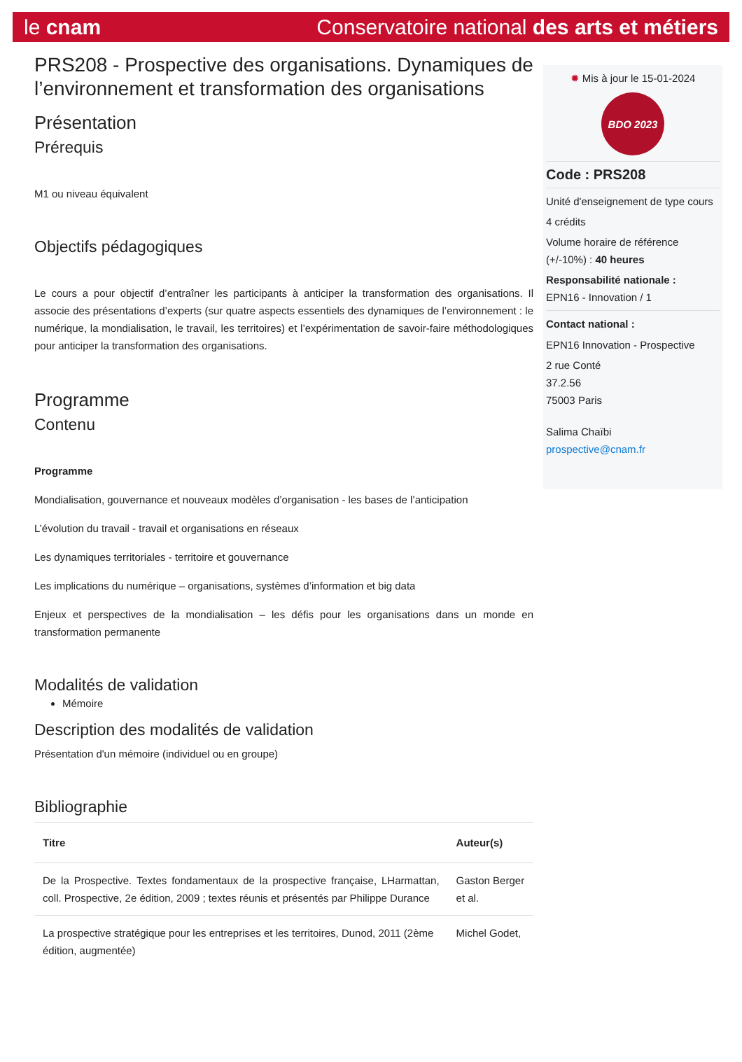le cnam Conservatoire national des arts et métiers
PRS208 - Prospective des organisations. Dynamiques de l’environnement et transformation des organisations
Présentation
Prérequis
M1 ou niveau équivalent
Objectifs pédagogiques
Le cours a pour objectif d’entraîner les participants à anticiper la transformation des organisations. Il associe des présentations d’experts (sur quatre aspects essentiels des dynamiques de l’environnement : le numérique, la mondialisation, le travail, les territoires) et l’expérimentation de savoir-faire méthodologiques pour anticiper la transformation des organisations.
Programme
Contenu
Programme
Mondialisation, gouvernance et nouveaux modèles d’organisation - les bases de l’anticipation
L’évolution du travail - travail et organisations en réseaux
Les dynamiques territoriales - territoire et gouvernance
Les implications du numérique – organisations, systèmes d’information et big data
Enjeux et perspectives de la mondialisation – les défis pour les organisations dans un monde en transformation permanente
Modalités de validation
Mémoire
Description des modalités de validation
Présentation d'un mémoire (individuel ou en groupe)
Bibliographie
| Titre | Auteur(s) |
| --- | --- |
| De la Prospective. Textes fondamentaux de la prospective française, LHarmattan, coll. Prospective, 2e édition, 2009 ; textes réunis et présentés par Philippe Durance | Gaston Berger et al. |
| La prospective stratégique pour les entreprises et les territoires, Dunod, 2011 (2ème édition, augmentée) | Michel Godet, |
✹ Mis à jour le 15-01-2024
BDO 2023
Code : PRS208
Unité d'enseignement de type cours
4 crédits
Volume horaire de référence (+/-10%) : 40 heures
Responsabilité nationale :
EPN16 - Innovation / 1
Contact national :
EPN16 Innovation - Prospective
2 rue Conté
37.2.56
75003 Paris
Salima Chaïbi
prospective@cnam.fr